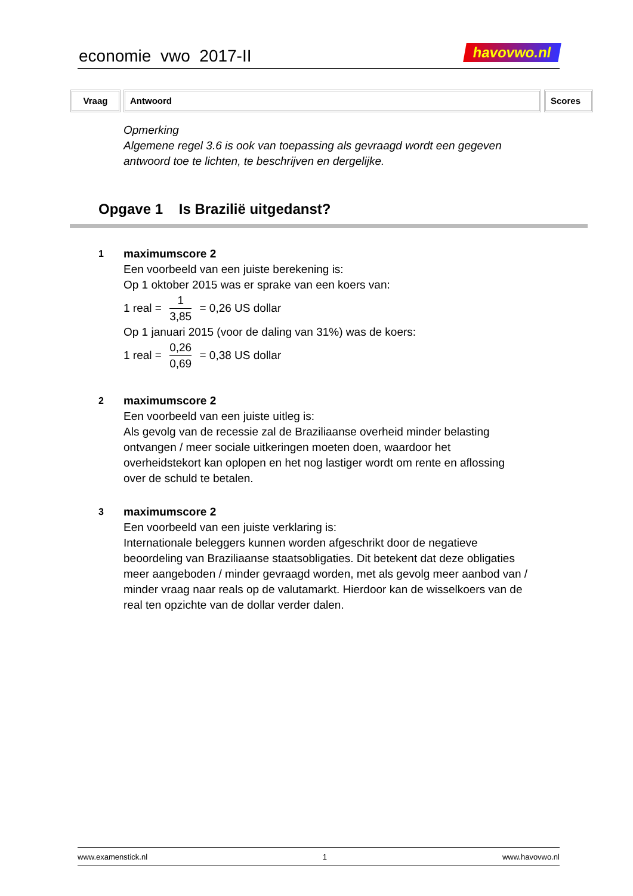economie vwo 2017-II havovwo.nl
Vraag Antwoord Scores
Opmerking
Algemene regel 3.6 is ook van toepassing als gevraagd wordt een gegeven
antwoord toe te lichten, te beschrijven en dergelijke.
Opgave 1 Is Brazilië uitgedanst?
1
maximumscore 2
Een voorbeeld van een juiste berekening is:
Op 1 oktober 2015 was er sprake van een koers van:
1 real = 1 3,85 = 0,26 US dollar
Op 1 januari 2015 (voor de daling van 31%) was de koers:
1 real = 0,26 0,69 = 0,38 US dollar
2
maximumscore 2
Een voorbeeld van een juiste uitleg is:
Als gevolg van de recessie zal de Braziliaanse overheid minder belasting ontvangen / meer sociale uitkeringen moeten doen, waardoor het overheidstekort kan oplopen en het nog lastiger wordt om rente en aflossing over de schuld te betalen.
3
maximumscore 2
Een voorbeeld van een juiste verklaring is:
Internationale beleggers kunnen worden afgeschrikt door de negatieve beoordeling van Braziliaanse staatsobligaties. Dit betekent dat deze obligaties meer aangeboden / minder gevraagd worden, met als gevolg meer aanbod van / minder vraag naar reals op de valutamarkt. Hierdoor kan de wisselkoers van de real ten opzichte van de dollar verder dalen.
www.examenstick.nl 1 www.havovwo.nl